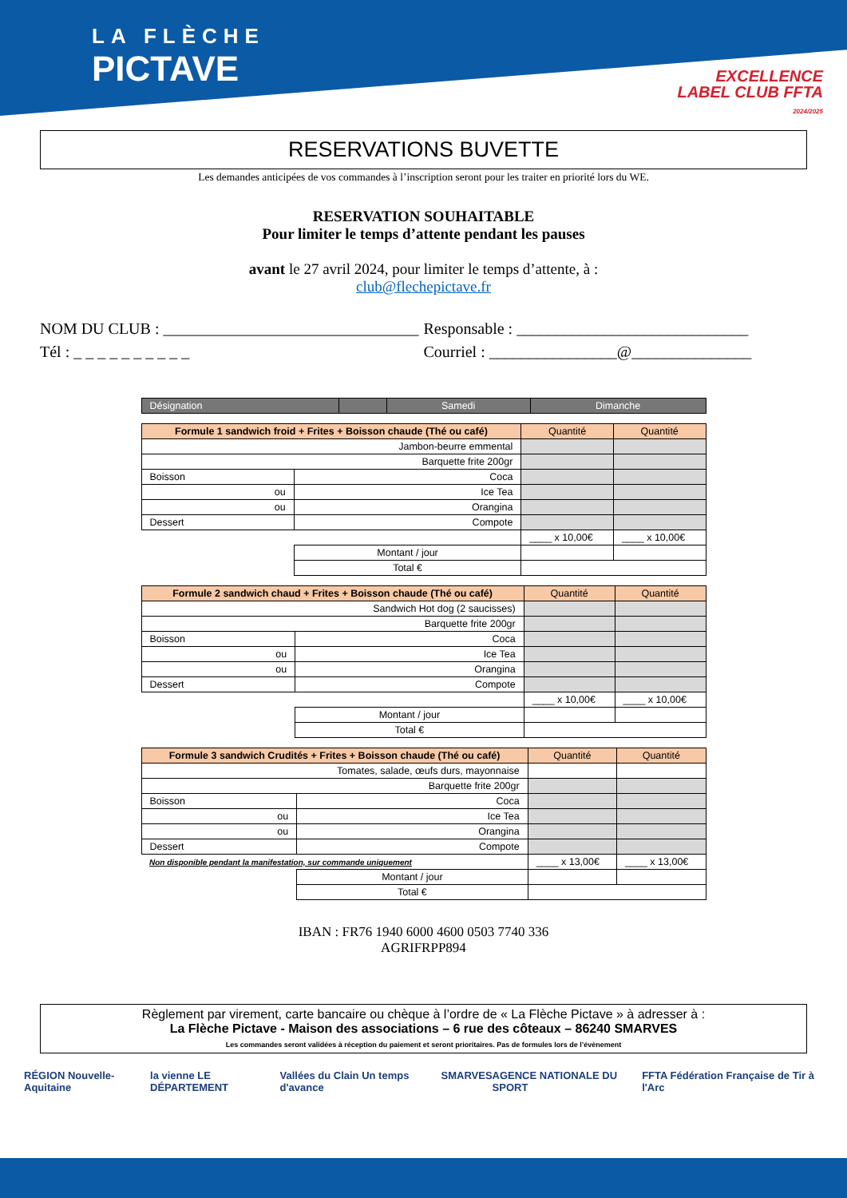LA FLÈCHE
PICTAVE
EXCELLENCE
LABEL CLUB FFTA
2024/2025
RESERVATIONS BUVETTE
Les demandes anticipées de vos commandes à l’inscription seront pour les traiter en priorité lors du WE.
RESERVATION SOUHAITABLE
Pour limiter le temps d’attente pendant les pauses
avant le 27 avril 2024, pour limiter le temps d’attente, à :
club@flechepictave.fr
NOM DU CLUB : ________________________________
Responsable : _____________________________
Tél : _ _ _ _ _ _ _ _ _ _
Courriel : ________________@_______________
| Désignation | | Samedi | Dimanche |
| --- | --- | --- | --- |
| Formule 1 sandwich froid + Frites + Boisson chaude (Thé ou café) | | Quantité | Quantité |
| Jambon-beurre emmental | | | |
| Barquette frite 200gr | | | |
| Boisson | Coca | | |
| ou | Ice Tea | | |
| ou | Orangina | | |
| Dessert | Compote | | |
| | | ____ x 10,00€ | ____ x 10,00€ |
| | Montant / jour | | |
| | Total € | | |
| Formule 2 sandwich chaud + Frites + Boisson chaude (Thé ou café) | | Quantité | Quantité |
| Sandwich Hot dog (2 saucisses) | | | |
| Barquette frite 200gr | | | |
| Boisson | Coca | | |
| ou | Ice Tea | | |
| ou | Orangina | | |
| Dessert | Compote | | |
| | | ____ x 10,00€ | ____ x 10,00€ |
| | Montant / jour | | |
| | Total € | | |
| Formule 3 sandwich Crudités + Frites + Boisson chaude (Thé ou café) | | Quantité | Quantité |
| Tomates, salade, œufs durs, mayonnaise | | | |
| Barquette frite 200gr | | | |
| Boisson | Coca | | |
| ou | Ice Tea | | |
| ou | Orangina | | |
| Dessert | Compote | | |
| Non disponible pendant la manifestation, sur commande uniquement | | ____ x 13,00€ | ____ x 13,00€ |
| | Montant / jour | | |
| | Total € | | |
IBAN : FR76 1940 6000 4600 0503 7740 336
AGRIFRPP894
Règlement par virement, carte bancaire ou chèque à l’ordre de « La Flèche Pictave » à adresser à :
La Flèche Pictave - Maison des associations – 6 rue des côteaux – 86240 SMARVES
Les commandes seront validées à réception du paiement et seront prioritaires. Pas de formules lors de l’évènement
RÉGION Nouvelle-Aquitaine la vienne LE DÉPARTEMENT Vallées du Clain Un temps d'avance SMARVES AGENCE NATIONALE DU SPORT FFTA Fédération Française de Tir à l'Arc